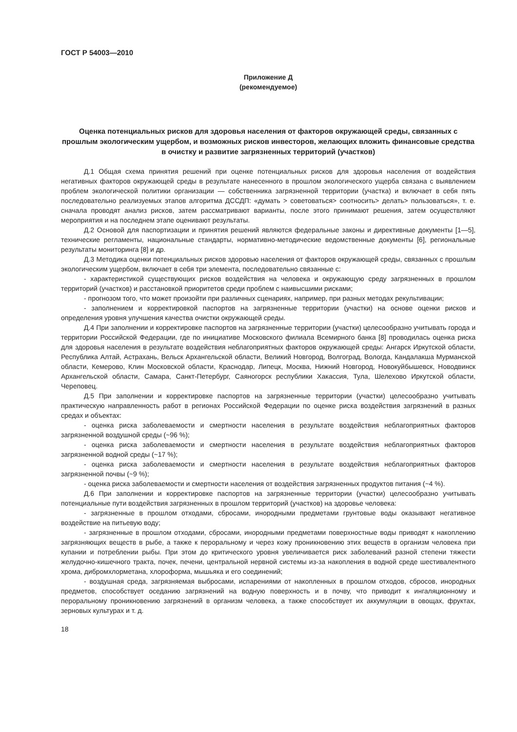ГОСТ Р 54003—2010
Приложение Д
(рекомендуемое)
Оценка потенциальных рисков для здоровья населения от факторов окружающей среды, связанных с прошлым экологическим ущербом, и возможных рисков инвесторов, желающих вложить финансовые средства в очистку и развитие загрязненных территорий (участков)
Д.1 Общая схема принятия решений при оценке потенциальных рисков для здоровья населения от воздействия негативных факторов окружающей среды в результате нанесенного в прошлом экологического ущерба связана с выявлением проблем экологической политики организации — собственника загрязненной территории (участка) и включает в себя пять последовательно реализуемых этапов алгоритма ДССДП: «думать > советоваться> соотносить> делать> пользоваться», т. е. сначала проводят анализ рисков, затем рассматривают варианты, после этого принимают решения, затем осуществляют мероприятия и на последнем этапе оценивают результаты.
Д.2 Основой для паспортизации и принятия решений являются федеральные законы и директивные документы [1—5], технические регламенты, национальные стандарты, нормативно-методические ведомственные документы [6], региональные результаты мониторинга [8] и др.
Д.3 Методика оценки потенциальных рисков здоровью населения от факторов окружающей среды, связанных с прошлым экологическим ущербом, включает в себя три элемента, последовательно связанные с:
- характеристикой существующих рисков воздействия на человека и окружающую среду загрязненных в прошлом территорий (участков) и расстановкой приоритетов среди проблем с наивысшими рисками;
- прогнозом того, что может произойти при различных сценариях, например, при разных методах рекультивации;
- заполнением и корректировкой паспортов на загрязненные территории (участки) на основе оценки рисков и определения уровня улучшения качества очистки окружающей среды.
Д.4 При заполнении и корректировке паспортов на загрязненные территории (участки) целесообразно учитывать города и территории Российской Федерации, где по инициативе Московского филиала Всемирного банка [8] проводилась оценка риска для здоровья населения в результате воздействия неблагоприятных факторов окружающей среды: Ангарск Иркутской области, Республика Алтай, Астрахань, Вельск Архангельской области, Великий Новгород, Волгоград, Вологда, Кандалакша Мурманской области, Кемерово, Клин Московской области, Краснодар, Липецк, Москва, Нижний Новгород, Новокуйбышевск, Новодвинск Архангельской области, Самара, Санкт-Петербург, Саяногорск республики Хакассия, Тула, Шелехово Иркутской области, Череповец.
Д.5 При заполнении и корректировке паспортов на загрязненные территории (участки) целесообразно учитывать практическую направленность работ в регионах Российской Федерации по оценке риска воздействия загрязнений в разных средах и объектах:
- оценка риска заболеваемости и смертности населения в результате воздействия неблагоприятных факторов загрязненной воздушной среды (~96 %);
- оценка риска заболеваемости и смертности населения в результате воздействия неблагоприятных факторов загрязненной водной среды (~17 %);
- оценка риска заболеваемости и смертности населения в результате воздействия неблагоприятных факторов загрязненной почвы (~9 %);
- оценка риска заболеваемости и смертности населения от воздействия загрязненных продуктов питания (~4 %).
Д.6 При заполнении и корректировке паспортов на загрязненные территории (участки) целесообразно учитывать потенциальные пути воздействия загрязненных в прошлом территорий (участков) на здоровье человека:
- загрязненные в прошлом отходами, сбросами, инородными предметами грунтовые воды оказывают негативное воздействие на питьевую воду;
- загрязненные в прошлом отходами, сбросами, инородными предметами поверхностные воды приводят к накоплению загрязняющих веществ в рыбе, а также к пероральному и через кожу проникновению этих веществ в организм человека при купании и потреблении рыбы. При этом до критического уровня увеличивается риск заболеваний разной степени тяжести желудочно-кишечного тракта, почек, печени, центральной нервной системы из-за накопления в водной среде шестивалентного хрома, дибромхлорметана, хлороформа, мышьяка и его соединений;
- воздушная среда, загрязняемая выбросами, испарениями от накопленных в прошлом отходов, сбросов, инородных предметов, способствует оседанию загрязнений на водную поверхность и в почву, что приводит к ингаляционному и пероральному проникновению загрязнений в организм человека, а также способствует их аккумуляции в овощах, фруктах, зерновых культурах и т. д.
18